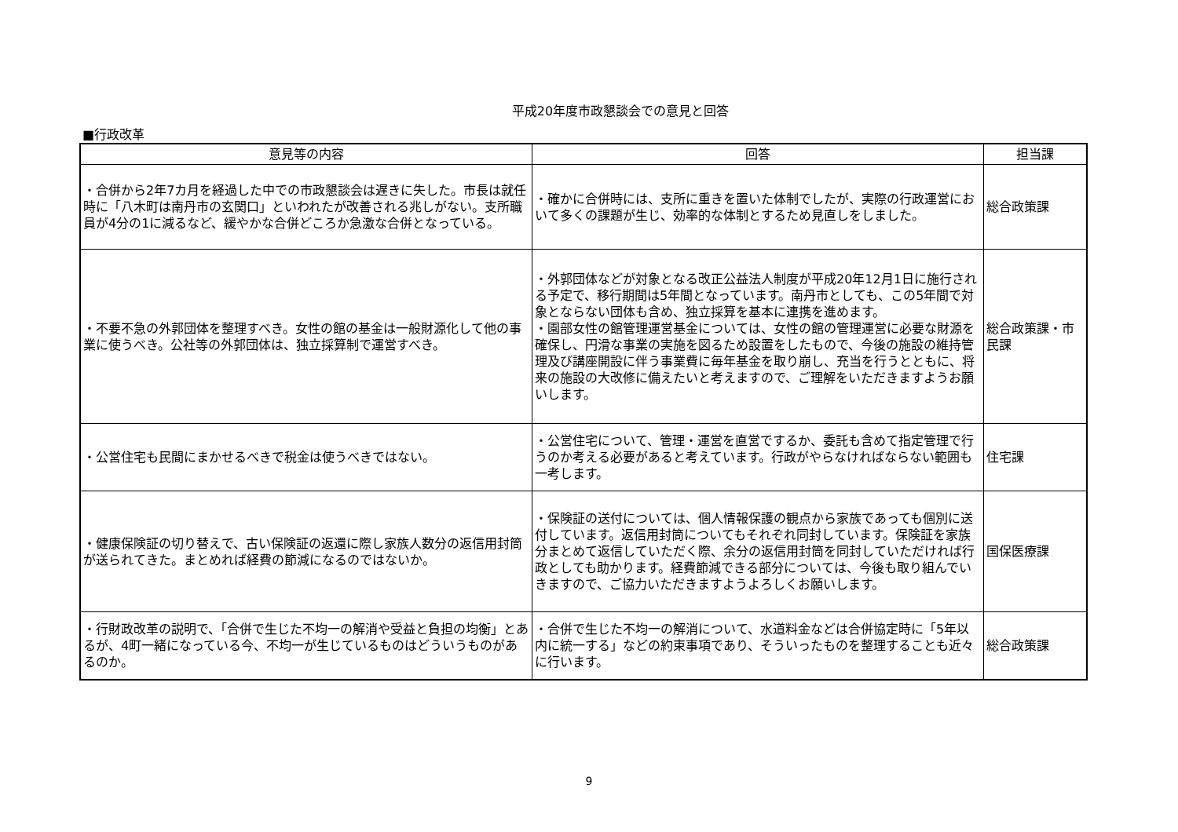平成20年度市政懇談会での意見と回答
■行政改革
| 意見等の内容 | 回答 | 担当課 |
| --- | --- | --- |
| ・合併から2年7カ月を経過した中での市政懇談会は遅きに失した。市長は就任時に「八木町は南丹市の玄関口」といわれたが改善される兆しがない。支所職員が4分の1に減るなど、緩やかな合併どころか急激な合併となっている。 | ・確かに合併時には、支所に重きを置いた体制でしたが、実際の行政運営において多くの課題が生じ、効率的な体制とするため見直しをしました。 | 総合政策課 |
| ・不要不急の外郭団体を整理すべき。女性の館の基金は一般財源化して他の事業に使うべき。公社等の外郭団体は、独立採算制で運営すべき。 | ・外郭団体などが対象となる改正公益法人制度が平成20年12月1日に施行される予定で、移行期間は5年間となっています。南丹市としても、この5年間で対象とならない団体も含め、独立採算を基本に連携を進めます。 ・園部女性の館管理運営基金については、女性の館の管理運営に必要な財源を確保し、円滑な事業の実施を図るため設置をしたもので、今後の施設の維持管理及び講座開設に伴う事業費に毎年基金を取り崩し、充当を行うとともに、将来の施設の大改修に備えたいと考えますので、ご理解をいただきますようお願いします。 | 総合政策課・市民課 |
| ・公営住宅も民間にまかせるべきで税金は使うべきではない。 | ・公営住宅について、管理・運営を直営でするか、委託も含めて指定管理で行うのか考える必要があると考えています。行政がやらなければならない範囲も一考します。 | 住宅課 |
| ・健康保険証の切り替えで、古い保険証の返還に際し家族人数分の返信用封筒が送られてきた。まとめれば経費の節減になるのではないか。 | ・保険証の送付については、個人情報保護の観点から家族であっても個別に送付しています。返信用封筒についてもそれぞれ同封しています。保険証を家族分まとめて返信していただく際、余分の返信用封筒を同封していただければ行政としても助かります。経費節減できる部分については、今後も取り組んでいきますので、ご協力いただきますようよろしくお願いします。 | 国保医療課 |
| ・行財政改革の説明で、「合併で生じた不均一の解消や受益と負担の均衡」とあるが、4町一緒になっている今、不均一が生じているものはどういうものがあるのか。 | ・合併で生じた不均一の解消について、水道料金などは合併協定時に「5年以内に統一する」などの約束事項であり、そういったものを整理することも近々に行います。 | 総合政策課 |
9